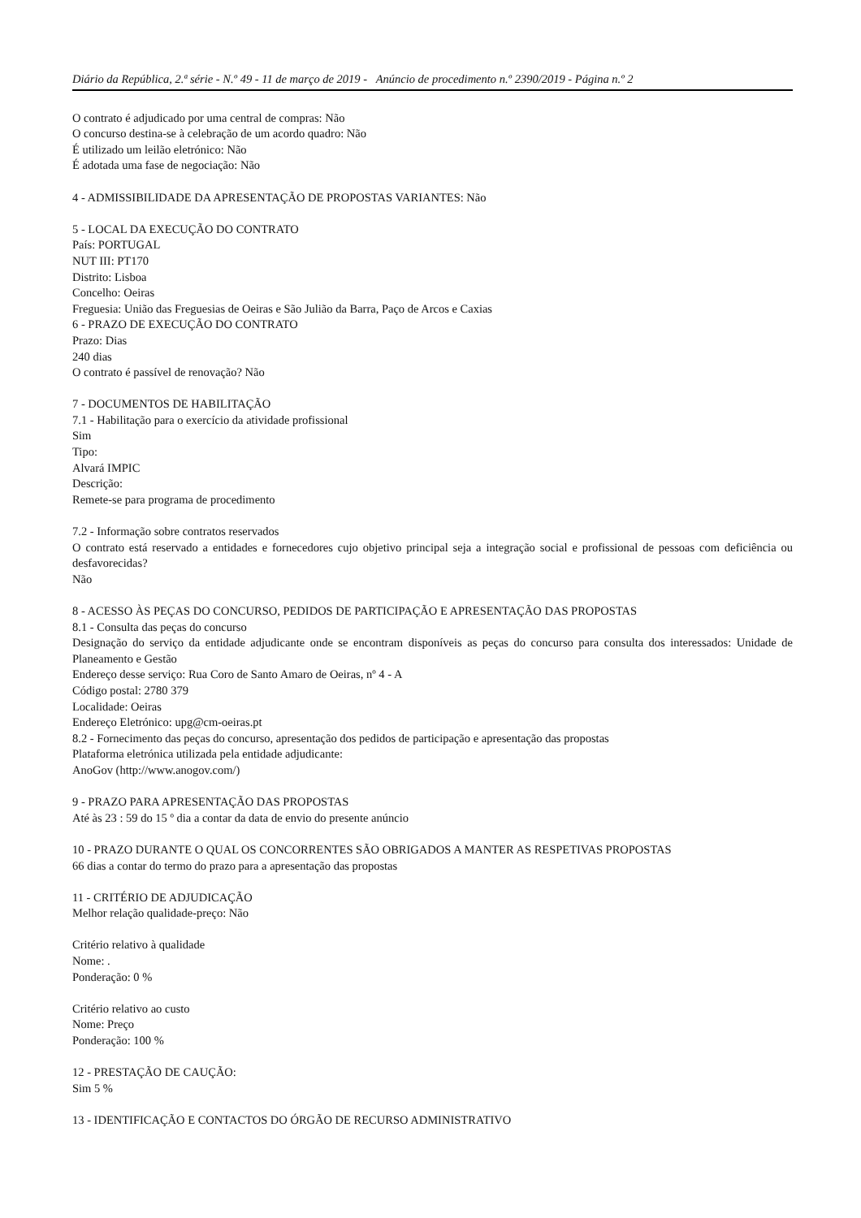Diário da República, 2.ª série - N.º 49 - 11 de março de 2019 - Anúncio de procedimento n.º 2390/2019 - Página n.º 2
O contrato é adjudicado por uma central de compras: Não
O concurso destina-se à celebração de um acordo quadro: Não
É utilizado um leilão eletrónico: Não
É adotada uma fase de negociação: Não
4 - ADMISSIBILIDADE DA APRESENTAÇÃO DE PROPOSTAS VARIANTES: Não
5 - LOCAL DA EXECUÇÃO DO CONTRATO
País: PORTUGAL
NUT III: PT170
Distrito: Lisboa
Concelho: Oeiras
Freguesia: União das Freguesias de Oeiras e São Julião da Barra, Paço de Arcos e Caxias
6 - PRAZO DE EXECUÇÃO DO CONTRATO
Prazo: Dias
240 dias
O contrato é passível de renovação? Não
7 - DOCUMENTOS DE HABILITAÇÃO
7.1 - Habilitação para o exercício da atividade profissional
Sim
Tipo:
Alvará IMPIC
Descrição:
Remete-se para programa de procedimento
7.2 - Informação sobre contratos reservados
O contrato está reservado a entidades e fornecedores cujo objetivo principal seja a integração social e profissional de pessoas com deficiência ou desfavorecidas?
Não
8 - ACESSO ÀS PEÇAS DO CONCURSO, PEDIDOS DE PARTICIPAÇÃO E APRESENTAÇÃO DAS PROPOSTAS
8.1 - Consulta das peças do concurso
Designação do serviço da entidade adjudicante onde se encontram disponíveis as peças do concurso para consulta dos interessados: Unidade de Planeamento e Gestão
Endereço desse serviço: Rua Coro de Santo Amaro de Oeiras, nº 4 - A
Código postal: 2780 379
Localidade: Oeiras
Endereço Eletrónico: upg@cm-oeiras.pt
8.2 - Fornecimento das peças do concurso, apresentação dos pedidos de participação e apresentação das propostas
Plataforma eletrónica utilizada pela entidade adjudicante:
AnoGov (http://www.anogov.com/)
9 - PRAZO PARA APRESENTAÇÃO DAS PROPOSTAS
Até às 23 : 59 do 15 º dia a contar da data de envio do presente anúncio
10 - PRAZO DURANTE O QUAL OS CONCORRENTES SÃO OBRIGADOS A MANTER AS RESPETIVAS PROPOSTAS
66 dias a contar do termo do prazo para a apresentação das propostas
11 - CRITÉRIO DE ADJUDICAÇÃO
Melhor relação qualidade-preço: Não
Critério relativo à qualidade
Nome: .
Ponderação: 0 %
Critério relativo ao custo
Nome: Preço
Ponderação: 100 %
12 - PRESTAÇÃO DE CAUÇÃO:
Sim 5 %
13 - IDENTIFICAÇÃO E CONTACTOS DO ÓRGÃO DE RECURSO ADMINISTRATIVO